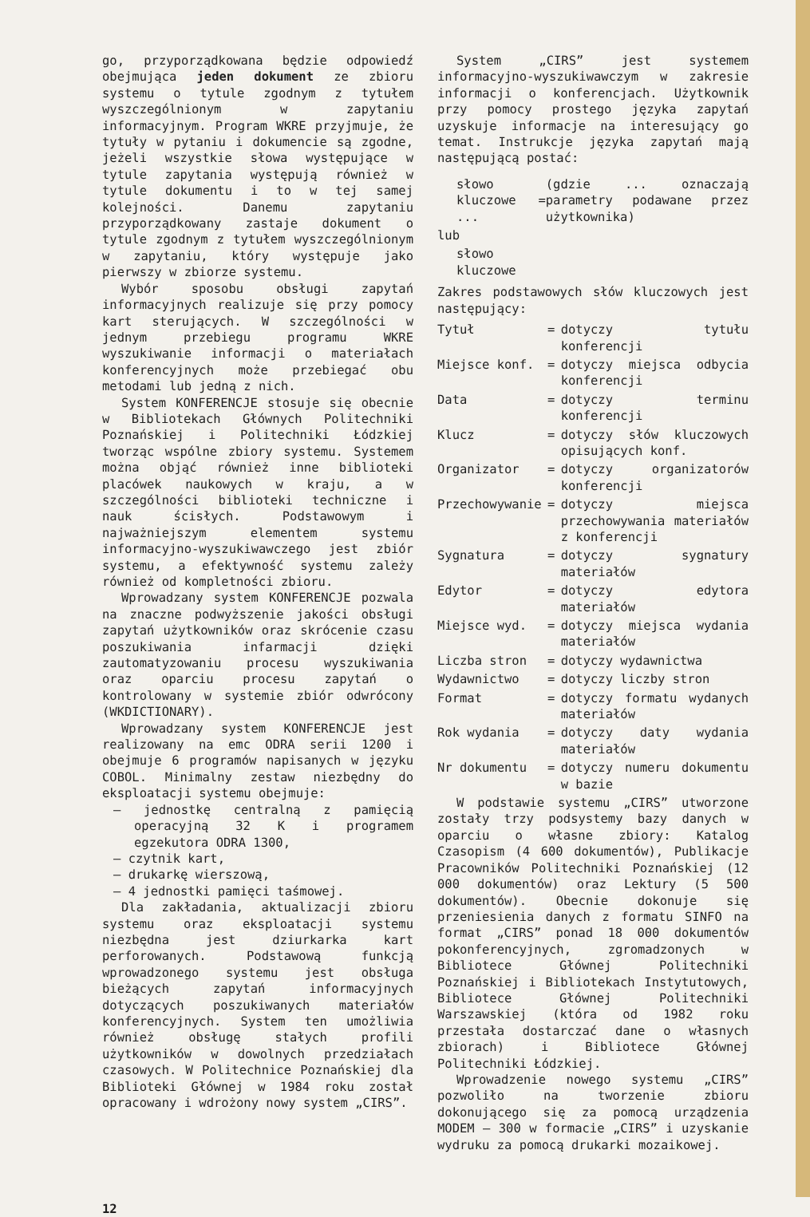go, przyporządkowana będzie odpowiedź obejmująca jeden dokument ze zbioru systemu o tytule zgodnym z tytułem wyszczególnionym w zapytaniu informacyjnym. Program WKRE przyjmuje, że tytuły w pytaniu i dokumencie są zgodne, jeżeli wszystkie słowa występujące w tytule zapytania występują również w tytule dokumentu i to w tej samej kolejności. Danemu zapytaniu przyporządkowany zastaje dokument o tytule zgodnym z tytułem wyszczególnionym w zapytaniu, który występuje jako pierwszy w zbiorze systemu.
Wybór sposobu obsługi zapytań informacyjnych realizuje się przy pomocy kart sterujących. W szczególności w jednym przebiegu programu WKRE wyszukiwanie informacji o materiałach konferencyjnych może przebiegać obu metodami lub jedną z nich.
System KONFERENCJE stosuje się obecnie w Bibliotekach Głównych Politechniki Poznańskiej i Politechniki Łódzkiej tworząc wspólne zbiory systemu. Systemem można objąć również inne biblioteki placówek naukowych w kraju, a w szczególności biblioteki techniczne i nauk ścisłych. Podstawowym i najważniejszym elementem systemu informacyjno-wyszukiwawczego jest zbiór systemu, a efektywność systemu zależy również od kompletności zbioru.
Wprowadzany system KONFERENCJE pozwala na znaczne podwyższenie jakości obsługi zapytań użytkowników oraz skrócenie czasu poszukiwania infarmacji dzięki zautomatyzowaniu procesu wyszukiwania oraz oparciu procesu zapytań o kontrolowany w systemie zbiór odwrócony (WKDICTIONARY).
Wprowadzany system KONFERENCJE jest realizowany na emc ODRA serii 1200 i obejmuje 6 programów napisanych w języku COBOL. Minimalny zestaw niezbędny do eksploatacji systemu obejmuje:
— jednostkę centralną z pamięcią operacyjną 32 K i programem egzekutora ODRA 1300,
— czytnik kart,
— drukarkę wierszową,
— 4 jednostki pamięci taśmowej.
Dla zakładania, aktualizacji zbioru systemu oraz eksploatacji systemu niezbędna jest dziurkarka kart perforowanych. Podstawową funkcją wprowadzonego systemu jest obsługa bieżących zapytań informacyjnych dotyczących poszukiwanych materiałów konferencyjnych. System ten umożliwia również obsługę stałych profili użytkowników w dowolnych przedziałach czasowych. W Politechnice Poznańskiej dla Biblioteki Głównej w 1984 roku został opracowany i wdrożony nowy system „CIRS”.
System „CIRS” jest systemem informacyjno-wyszukiwawczym w zakresie informacji o konferencjach. Użytkownik przy pomocy prostego języka zapytań uzyskuje informacje na interesujący go temat. Instrukcje języka zapytań mają następującą postać:
| słowo kluczowe = ... | (gdzie ... oznaczają parametry podawane przez użytkownika) |
| lub | |
| słowo kluczowe | |
Zakres podstawowych słów kluczowych jest następujący:
| Tytuł | = | dotyczy tytułu konferencji |
| Miejsce konf. | = | dotyczy miejsca odbycia konferencji |
| Data | = | dotyczy terminu konferencji |
| Klucz | = | dotyczy słów kluczowych opisujących konf. |
| Organizator | = | dotyczy organizatorów konferencji |
| Przechowywanie | = | dotyczy miejsca przechowywania materiałów z konferencji |
| Sygnatura | = | dotyczy sygnatury materiałów |
| Edytor | = | dotyczy edytora materiałów |
| Miejsce wyd. | = | dotyczy miejsca wydania materiałów |
| Liczba stron | = | dotyczy wydawnictwa |
| Wydawnictwo | = | dotyczy liczby stron |
| Format | = | dotyczy formatu wydanych materiałów |
| Rok wydania | = | dotyczy daty wydania materiałów |
| Nr dokumentu | = | dotyczy numeru dokumentu w bazie |
W podstawie systemu „CIRS” utworzone zostały trzy podsystemy bazy danych w oparciu o własne zbiory: Katalog Czasopism (4 600 dokumentów), Publikacje Pracowników Politechniki Poznańskiej (12 000 dokumentów) oraz Lektury (5 500 dokumentów). Obecnie dokonuje się przeniesienia danych z formatu SINFO na format „CIRS” ponad 18 000 dokumentów pokonferencyjnych, zgromadzonych w Bibliotece Głównej Politechniki Poznańskiej i Bibliotekach Instytutowych, Bibliotece Głównej Politechniki Warszawskiej (która od 1982 roku przestała dostarczać dane o własnych zbiorach) i Bibliotece Głównej Politechniki Łódzkiej.
Wprowadzenie nowego systemu „CIRS” pozwoliło na tworzenie zbioru dokonującego się za pomocą urządzenia MODEM — 300 w formacie „CIRS” i uzyskanie wydruku za pomocą drukarki mozaikowej.
12